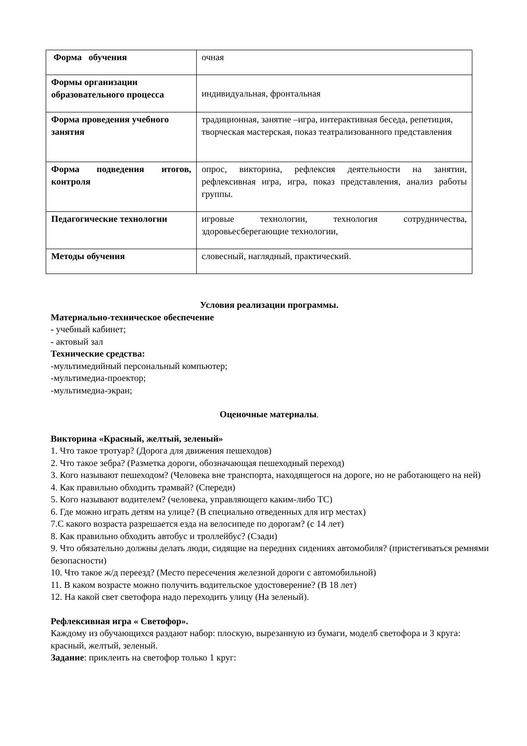| Форма обучения | очная |
| Формы организации образовательного процесса | индивидуальная, фронтальная |
| Форма проведения учебного занятия | традиционная, занятие –игра, интерактивная беседа, репетиция, творческая мастерская, показ театрализованного представления |
| Форма подведения итогов, контроля | опрос, викторина, рефлексия деятельности на занятии, рефлексивная игра, игра, показ представления, анализ работы группы. |
| Педагогические технологии | игровые технологии, технология сотрудничества, здоровьесберегающие технологии, |
| Методы обучения | словесный, наглядный, практический. |
Условия реализации программы.
Материально-техническое обеспечение
- учебный кабинет;
- актовый зал
Технические средства:
-мультимедийный персональный компьютер;
-мультимедиа-проектор;
-мультимедиа-экран;
Оценочные материалы.
Викторина «Красный, желтый, зеленый»
1. Что такое тротуар? (Дорога для движения пешеходов)
2. Что такое зебра? (Разметка дороги, обозначающая пешеходный переход)
3. Кого называют пешеходом? (Человека вне транспорта, находящегося на дороге, но не работающего на ней)
4. Как правильно обходить трамвай? (Спереди)
5. Кого называют водителем? (человека, управляющего каким-либо ТС)
6. Где можно играть детям на улице? (В специально отведенных для игр местах)
7.С какого возраста разрешается езда на велосипеде по дорогам? (с 14 лет)
8. Как правильно обходить автобус и троллейбус? (Сзади)
9. Что обязательно должны делать люди, сидящие на передних сидениях автомобиля? (пристегиваться ремнями безопасности)
10. Что такое ж/д переезд? (Место пересечения железной дороги с автомобильной)
11. В каком возрасте можно получить водительское удостоверение? (В 18 лет)
12. На какой свет светофора надо переходить улицу (На зеленый).
Рефлексивная игра « Светофор».
Каждому из обучающихся раздают набор: плоскую, вырезанную из бумаги, моделб светофора и 3 круга: красный, желтый, зеленый.
Задание: приклеить на светофор только 1 круг: